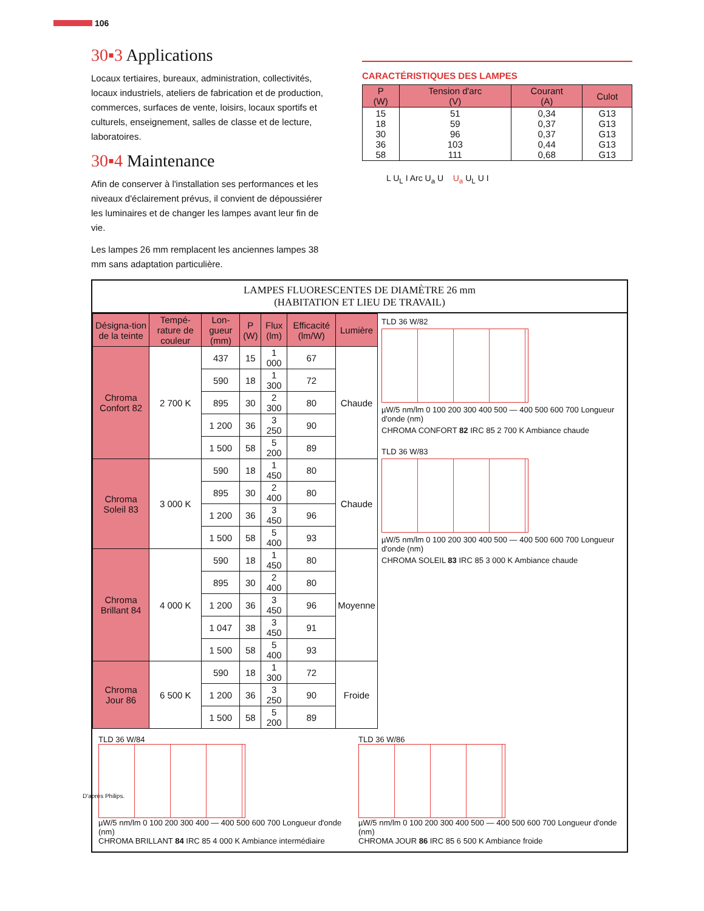106
30▪3 Applications
Locaux tertiaires, bureaux, administration, collectivités, locaux industriels, ateliers de fabrication et de production, commerces, surfaces de vente, loisirs, locaux sportifs et culturels, enseignement, salles de classe et de lecture, laboratoires.
30▪4 Maintenance
Afin de conserver à l'installation ses performances et les niveaux d'éclairement prévus, il convient de dépoussiérer les luminaires et de changer les lampes avant leur fin de vie.
Les lampes 26 mm remplacent les anciennes lampes 38 mm sans adaptation particulière.
CARACTÉRISTIQUES DES LAMPES
| P (W) | Tension d'arc (V) | Courant (A) | Culot |
| --- | --- | --- | --- |
| 15 18 30 36 58 | 51 59 96 103 111 | 0,34 0,37 0,37 0,44 0,68 | G13 G13 G13 G13 G13 |
L U<sub>L</sub> I Arc U<sub>a</sub> U U<sub>a</sub> U<sub>L</sub> U I
LAMPES FLUORESCENTES DE DIAMÈTRE 26 mm
(HABITATION ET LIEU DE TRAVAIL)
| Désigna-tion de la teinte | Tempé-rature de couleur | Lon-gueur (mm) | P (W) | Flux (lm) | Efficacité (lm/W) | Lumière |
| --- | --- | --- | --- | --- | --- | --- |
| Chroma Confort 82 | 2 700 K | 437 | 15 | 1 000 | 67 | Chaude |
| | | 590 | 18 | 1 300 | 72 | |
| | | 895 | 30 | 2 300 | 80 | |
| | | 1 200 | 36 | 3 250 | 90 | |
| | | 1 500 | 58 | 5 200 | 89 | |
| Chroma Soleil 83 | 3 000 K | 590 | 18 | 1 450 | 80 | Chaude |
| | | 895 | 30 | 2 400 | 80 | |
| | | 1 200 | 36 | 3 450 | 96 | |
| | | 1 500 | 58 | 5 400 | 93 | |
| Chroma Brillant 84 | 4 000 K | 590 | 18 | 1 450 | 80 | Moyenne |
| | | 895 | 30 | 2 400 | 80 | |
| | | 1 200 | 36 | 3 450 | 96 | |
| | | 1 047 | 38 | 3 450 | 91 | |
| | | 1 500 | 58 | 5 400 | 93 | |
| Chroma Jour 86 | 6 500 K | 590 | 18 | 1 300 | 72 | Froide |
| | | 1 200 | 36 | 3 250 | 90 | |
| | | 1 500 | 58 | 5 200 | 89 | |
TLD 36 W/82
µW/5 nm/lm 0 100 200 300 400 500 — 400 500 600 700 Longueur d'onde (nm)
CHROMA CONFORT 82 IRC 85 2 700 K Ambiance chaude
TLD 36 W/83
µW/5 nm/lm 0 100 200 300 400 500 — 400 500 600 700 Longueur d'onde (nm)
CHROMA SOLEIL 83 IRC 85 3 000 K Ambiance chaude
TLD 36 W/84
µW/5 nm/lm 0 100 200 300 400 — 400 500 600 700 Longueur d'onde (nm)
CHROMA BRILLANT 84 IRC 85 4 000 K Ambiance intermédiaire
TLD 36 W/86
µW/5 nm/lm 0 100 200 300 400 500 — 400 500 600 700 Longueur d'onde (nm)
CHROMA JOUR 86 IRC 85 6 500 K Ambiance froide
D'après Philips.